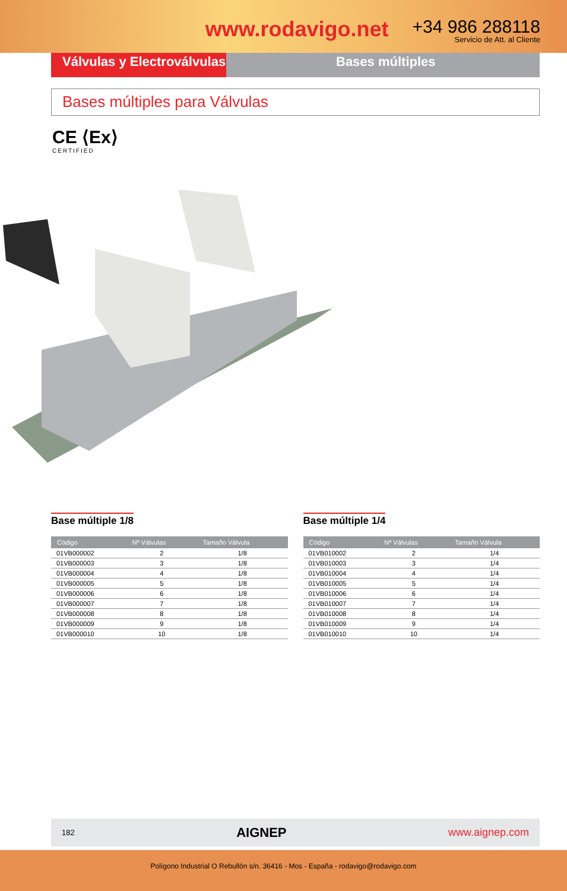www.rodavigo.net
+34 986 288118
Servicio de Att. al Cliente
Válvulas y Electroválvulas
Bases múltiples
Bases múltiples para Válvulas
CE ⟨Ex⟩
CERTIFIED
Base múltiple 1/8
| Código | Nº Válvulas | Tamaño Válvula |
| --- | --- | --- |
| 01VB000002 | 2 | 1/8 |
| 01VB000003 | 3 | 1/8 |
| 01VB000004 | 4 | 1/8 |
| 01VB000005 | 5 | 1/8 |
| 01VB000006 | 6 | 1/8 |
| 01VB000007 | 7 | 1/8 |
| 01VB000008 | 8 | 1/8 |
| 01VB000009 | 9 | 1/8 |
| 01VB000010 | 10 | 1/8 |
Base múltiple 1/4
| Código | Nº Válvulas | Tamaño Válvula |
| --- | --- | --- |
| 01VB010002 | 2 | 1/4 |
| 01VB010003 | 3 | 1/4 |
| 01VB010004 | 4 | 1/4 |
| 01VB010005 | 5 | 1/4 |
| 01VB010006 | 6 | 1/4 |
| 01VB010007 | 7 | 1/4 |
| 01VB010008 | 8 | 1/4 |
| 01VB010009 | 9 | 1/4 |
| 01VB010010 | 10 | 1/4 |
182 AIGNEP www.aignep.com
Polígono Industrial O Rebullón s/n. 36416 - Mos - España - rodavigo@rodavigo.com